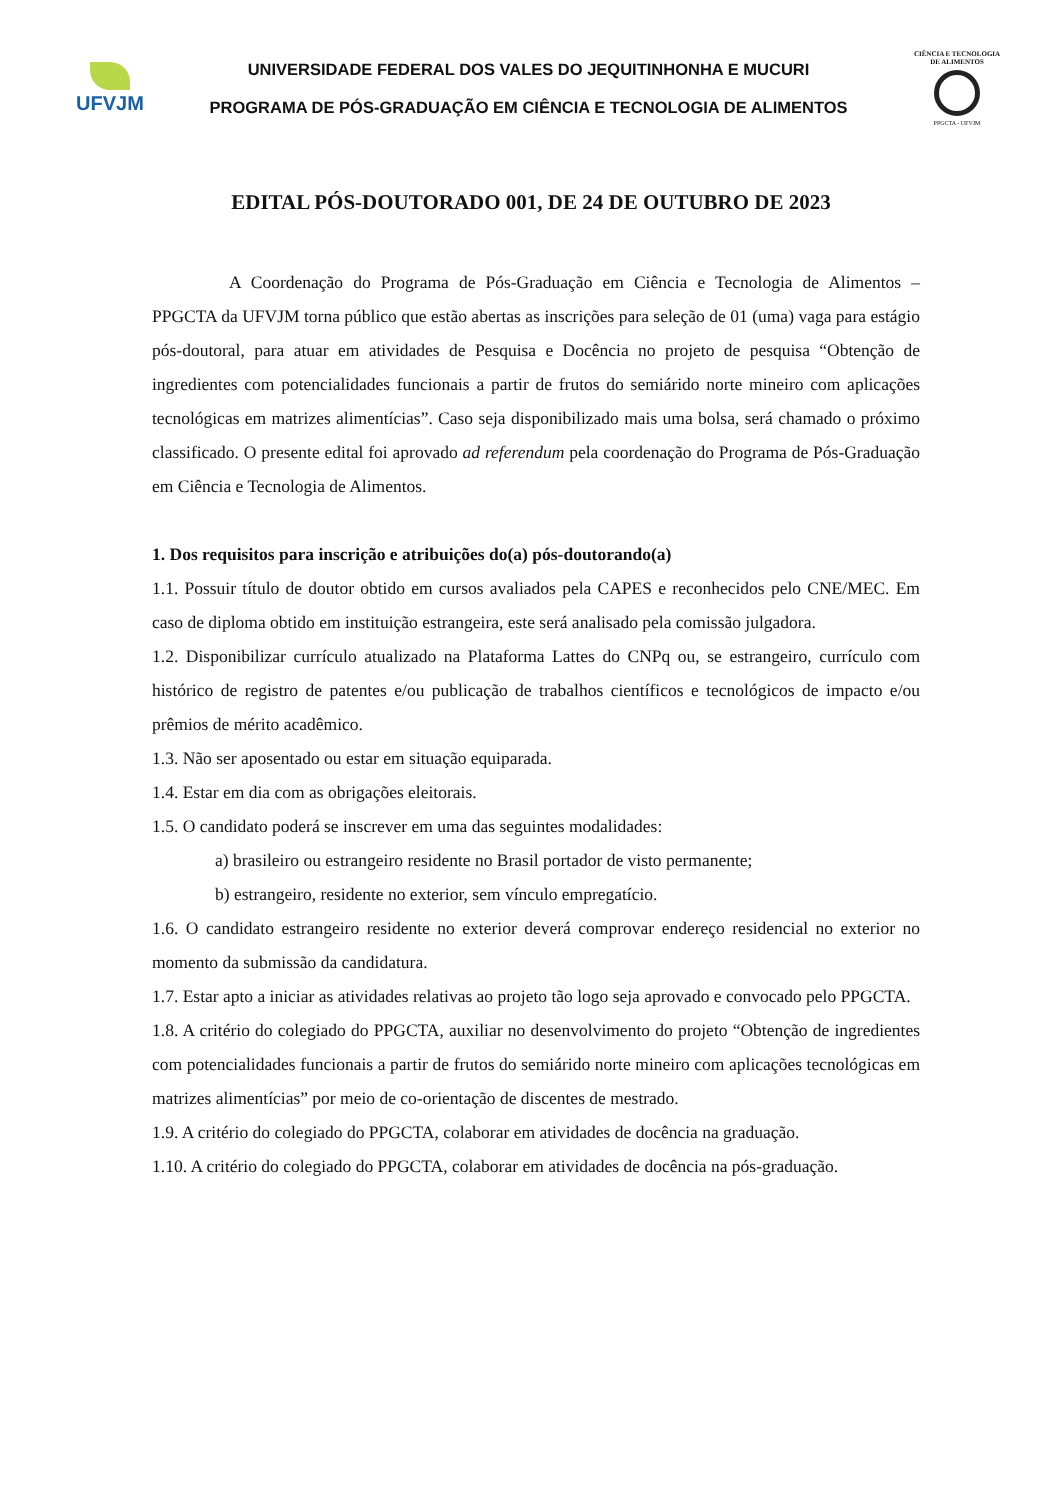UFVJM
UNIVERSIDADE FEDERAL DOS VALES DO JEQUITINHONHA E MUCURI
PROGRAMA DE PÓS-GRADUAÇÃO EM CIÊNCIA E TECNOLOGIA DE ALIMENTOS
CIÊNCIA E TECNOLOGIA DE ALIMENTOS
PPGCTA - UFVJM
EDITAL PÓS-DOUTORADO 001, DE 24 DE OUTUBRO DE 2023
A Coordenação do Programa de Pós-Graduação em Ciência e Tecnologia de Alimentos – PPGCTA da UFVJM torna público que estão abertas as inscrições para seleção de 01 (uma) vaga para estágio pós-doutoral, para atuar em atividades de Pesquisa e Docência no projeto de pesquisa “Obtenção de ingredientes com potencialidades funcionais a partir de frutos do semiárido norte mineiro com aplicações tecnológicas em matrizes alimentícias”. Caso seja disponibilizado mais uma bolsa, será chamado o próximo classificado. O presente edital foi aprovado ad referendum pela coordenação do Programa de Pós-Graduação em Ciência e Tecnologia de Alimentos.
1. Dos requisitos para inscrição e atribuições do(a) pós-doutorando(a)
1.1. Possuir título de doutor obtido em cursos avaliados pela CAPES e reconhecidos pelo CNE/MEC. Em caso de diploma obtido em instituição estrangeira, este será analisado pela comissão julgadora.
1.2. Disponibilizar currículo atualizado na Plataforma Lattes do CNPq ou, se estrangeiro, currículo com histórico de registro de patentes e/ou publicação de trabalhos científicos e tecnológicos de impacto e/ou prêmios de mérito acadêmico.
1.3. Não ser aposentado ou estar em situação equiparada.
1.4. Estar em dia com as obrigações eleitorais.
1.5. O candidato poderá se inscrever em uma das seguintes modalidades:
a) brasileiro ou estrangeiro residente no Brasil portador de visto permanente;
b) estrangeiro, residente no exterior, sem vínculo empregatício.
1.6. O candidato estrangeiro residente no exterior deverá comprovar endereço residencial no exterior no momento da submissão da candidatura.
1.7. Estar apto a iniciar as atividades relativas ao projeto tão logo seja aprovado e convocado pelo PPGCTA.
1.8. A critério do colegiado do PPGCTA, auxiliar no desenvolvimento do projeto “Obtenção de ingredientes com potencialidades funcionais a partir de frutos do semiárido norte mineiro com aplicações tecnológicas em matrizes alimentícias” por meio de co-orientação de discentes de mestrado.
1.9. A critério do colegiado do PPGCTA, colaborar em atividades de docência na graduação.
1.10. A critério do colegiado do PPGCTA, colaborar em atividades de docência na pós-graduação.